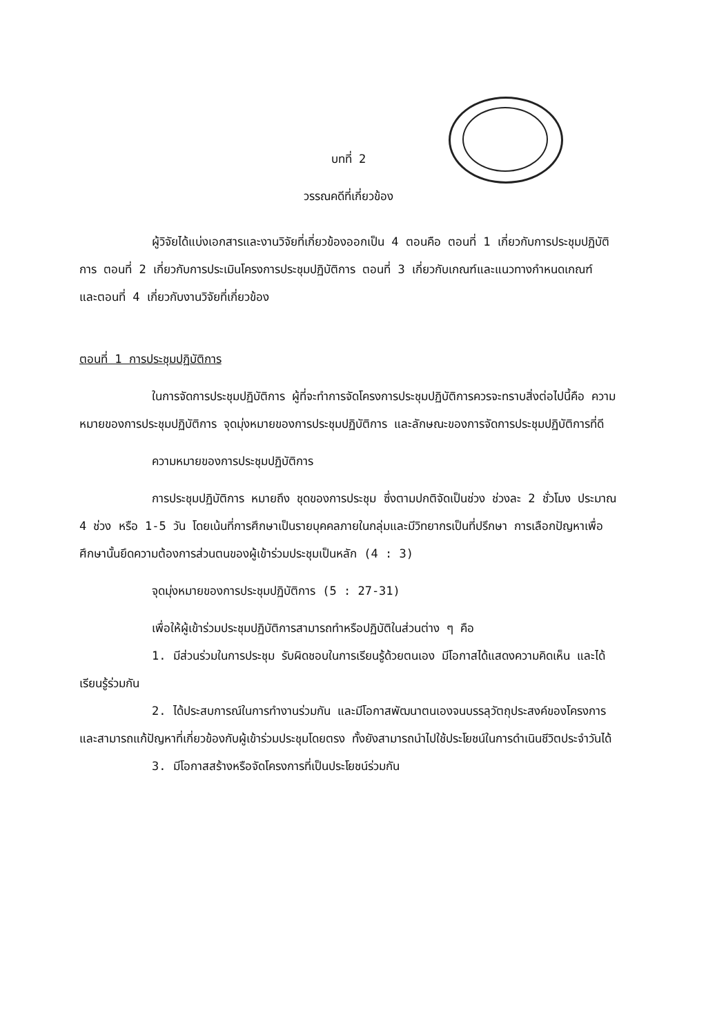บทที่ 2
วรรณคดีที่เกี่ยวข้อง
ผู้วิจัยได้แบ่งเอกสารและงานวิจัยที่เกี่ยวข้องออกเป็น 4 ตอนคือ ตอนที่ 1 เกี่ยวกับการประชุมปฏิบัติการ ตอนที่ 2 เกี่ยวกับการประเมินโครงการประชุมปฏิบัติการ ตอนที่ 3 เกี่ยวกับเกณฑ์และแนวทางกำหนดเกณฑ์ และตอนที่ 4 เกี่ยวกับงานวิจัยที่เกี่ยวข้อง
ตอนที่ 1 การประชุมปฏิบัติการ
ในการจัดการประชุมปฏิบัติการ ผู้ที่จะทำการจัดโครงการประชุมปฏิบัติการควรจะทราบสิ่งต่อไปนี้คือ ความหมายของการประชุมปฏิบัติการ จุดมุ่งหมายของการประชุมปฏิบัติการ และลักษณะของการจัดการประชุมปฏิบัติการที่ดี
ความหมายของการประชุมปฏิบัติการ
การประชุมปฏิบัติการ หมายถึง ชุดของการประชุม ซึ่งตามปกติจัดเป็นช่วง ช่วงละ 2 ชั่วโมง ประมาณ 4 ช่วง หรือ 1-5 วัน โดยเน้นที่การศึกษาเป็นรายบุคคลภายในกลุ่มและมีวิทยากรเป็นที่ปรึกษา การเลือกปัญหาเพื่อศึกษานั้นยึดความต้องการส่วนตนของผู้เข้าร่วมประชุมเป็นหลัก (4 : 3)
จุดมุ่งหมายของการประชุมปฏิบัติการ (5 : 27-31)
เพื่อให้ผู้เข้าร่วมประชุมปฏิบัติการสามารถทำหรือปฏิบัติในส่วนต่าง ๆ คือ
1. มีส่วนร่วมในการประชุม รับผิดชอบในการเรียนรู้ด้วยตนเอง มีโอกาสได้แสดงความคิดเห็น และได้เรียนรู้ร่วมกัน
2. ได้ประสบการณ์ในการทำงานร่วมกัน และมีโอกาสพัฒนาตนเองจนบรรลุวัตถุประสงค์ของโครงการ และสามารถแก้ปัญหาที่เกี่ยวข้องกับผู้เข้าร่วมประชุมโดยตรง ทั้งยังสามารถนำไปใช้ประโยชน์ในการดำเนินชีวิตประจำวันได้
3. มีโอกาสสร้างหรือจัดโครงการที่เป็นประโยชน์ร่วมกัน